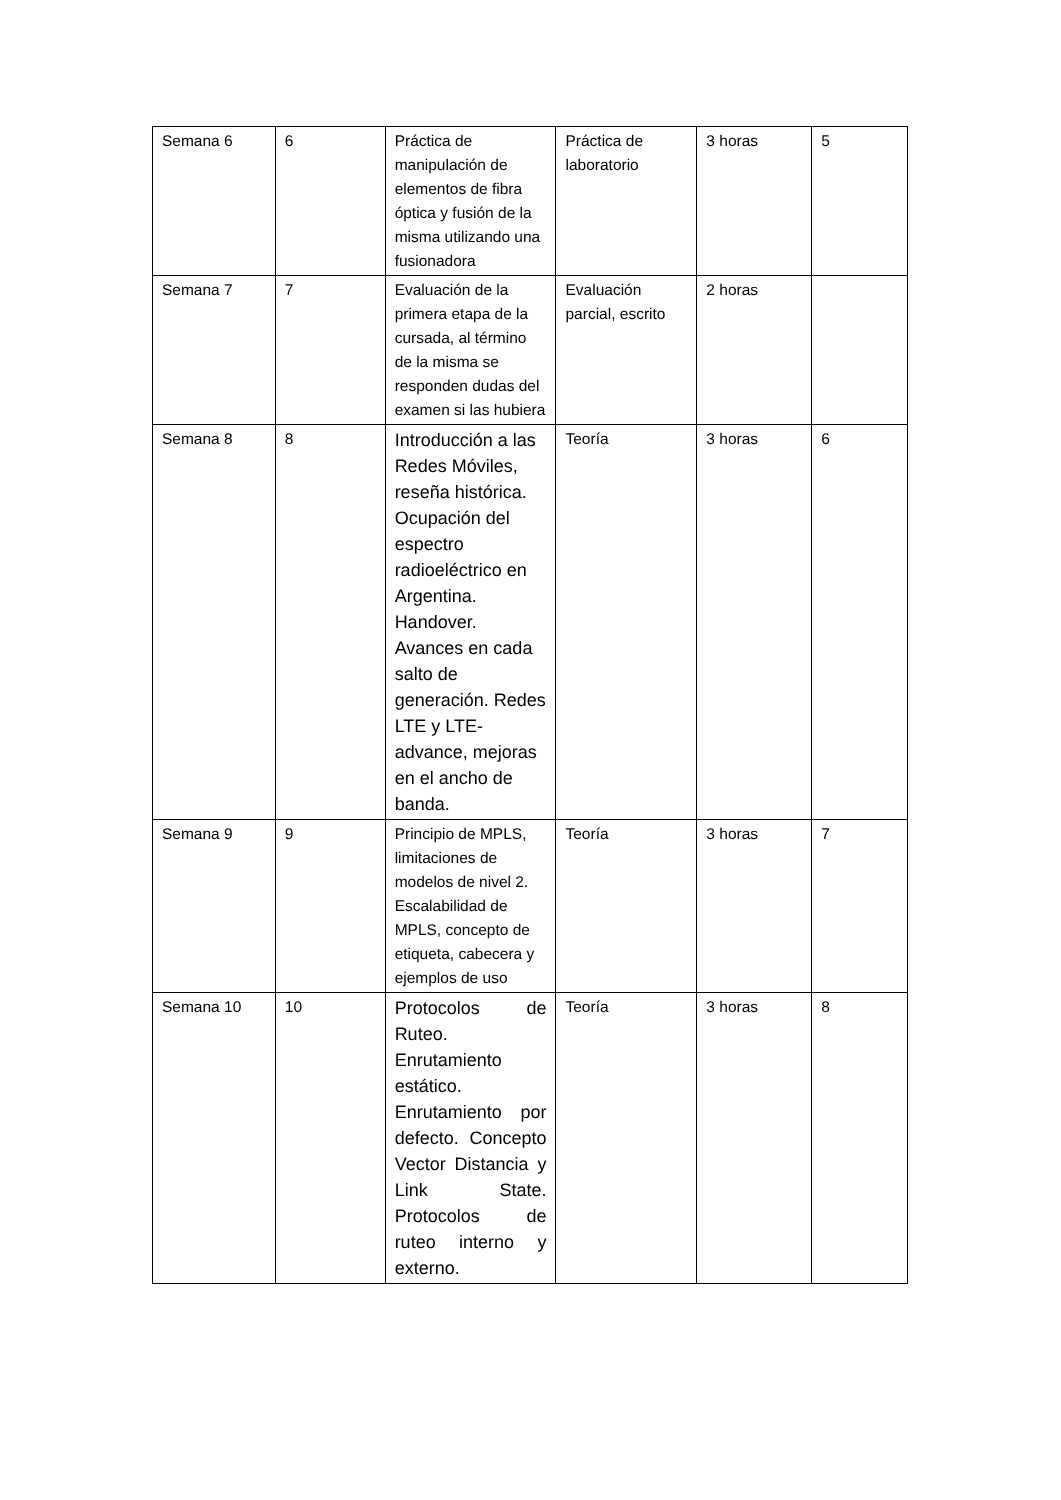| Semana 6 | 6 | Práctica de manipulación de elementos de fibra óptica y fusión de la misma utilizando una fusionadora | Práctica de laboratorio | 3 horas | 5 |
| Semana 7 | 7 | Evaluación de la primera etapa de la cursada, al término de la misma se responden dudas del examen si las hubiera | Evaluación parcial, escrito | 2 horas | |
| Semana 8 | 8 | Introducción a las Redes Móviles, reseña histórica. Ocupación del espectro radioeléctrico en Argentina. Handover. Avances en cada salto de generación. Redes LTE y LTE-advance, mejoras en el ancho de banda. | Teoría | 3 horas | 6 |
| Semana 9 | 9 | Principio de MPLS, limitaciones de modelos de nivel 2. Escalabilidad de MPLS, concepto de etiqueta, cabecera y ejemplos de uso | Teoría | 3 horas | 7 |
| Semana 10 | 10 | Protocolos de Ruteo. Enrutamiento estático. Enrutamiento por defecto. Concepto Vector Distancia y Link State. Protocolos de ruteo interno y externo. | Teoría | 3 horas | 8 |